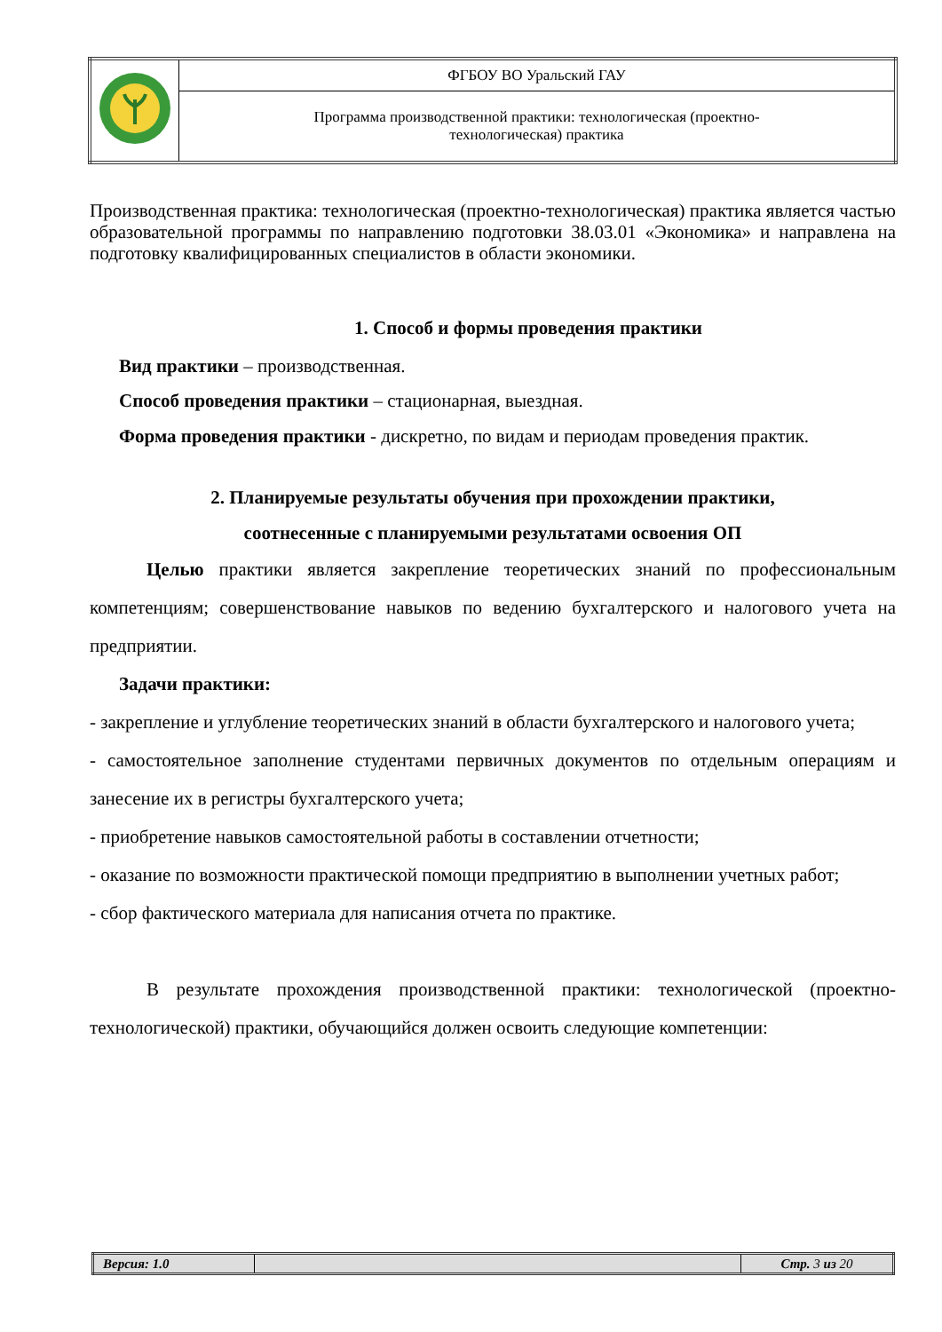| | ФГБОУ ВО Уральский ГАУ |
| | Программа производственной практики: технологическая (проектно- технологическая) практика |
Производственная практика: технологическая (проектно-технологическая) практика является частью образовательной программы по направлению подготовки 38.03.01 «Экономика» и направлена на подготовку квалифицированных специалистов в области экономики.
1. Способ и формы проведения практики
Вид практики – производственная.
Способ проведения практики – стационарная, выездная.
Форма проведения практики - дискретно, по видам и периодам проведения практик.
2. Планируемые результаты обучения при прохождении практики,
соотнесенные с планируемыми результатами освоения ОП
Целью практики является закрепление теоретических знаний по профессиональным компетенциям; совершенствование навыков по ведению бухгалтерского и налогового учета на предприятии.
Задачи практики:
- закрепление и углубление теоретических знаний в области бухгалтерского и налогового учета;
- самостоятельное заполнение студентами первичных документов по отдельным операциям и занесение их в регистры бухгалтерского учета;
- приобретение навыков самостоятельной работы в составлении отчетности;
- оказание по возможности практической помощи предприятию в выполнении учетных работ;
- сбор фактического материала для написания отчета по практике.
В результате прохождения производственной практики: технологической (проектно-технологической) практики, обучающийся должен освоить следующие компетенции:
| Версия: 1.0 | | Стр. 3 из 20 |